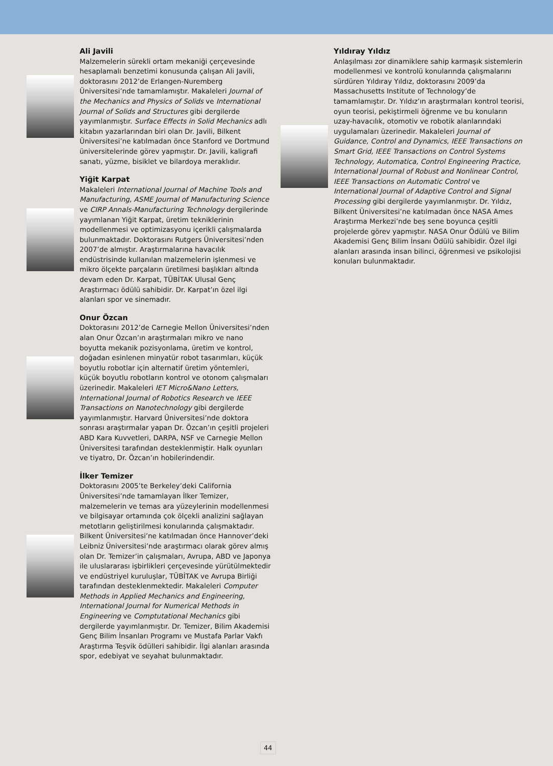Ali Javili
Malzemelerin sürekli ortam mekaniği çerçevesinde hesaplamalı benzetimi konusunda çalışan Ali Javili, doktorasını 2012’de Erlangen-Nuremberg Üniversitesi’nde tamamlamıştır. Makaleleri Journal of the Mechanics and Physics of Solids ve International Journal of Solids and Structures gibi dergilerde yayımlanmıştır. Surface Effects in Solid Mechanics adlı kitabın yazarlarından biri olan Dr. Javili, Bilkent Üniversitesi’ne katılmadan önce Stanford ve Dortmund üniversitelerinde görev yapmıştır. Dr. Javili, kaligrafi sanatı, yüzme, bisiklet ve bilardoya meraklıdır.
Yiğit Karpat
Makaleleri International Journal of Machine Tools and Manufacturing, ASME Journal of Manufacturing Science ve CIRP Annals-Manufacturing Technology dergilerinde yayımlanan Yiğit Karpat, üretim tekniklerinin modellenmesi ve optimizasyonu içerikli çalışmalarda bulunmaktadır. Doktorasını Rutgers Üniversitesi’nden 2007’de almıştır. Araştırmalarına havacılık endüstrisinde kullanılan malzemelerin işlenmesi ve mikro ölçekte parçaların üretilmesi başlıkları altında devam eden Dr. Karpat, TÜBİTAK Ulusal Genç Araştırmacı ödülü sahibidir. Dr. Karpat’ın özel ilgi alanları spor ve sinemadır.
Onur Özcan
Doktorasını 2012’de Carnegie Mellon Üniversitesi’nden alan Onur Özcan’ın araştırmaları mikro ve nano boyutta mekanik pozisyonlama, üretim ve kontrol, doğadan esinlenen minyatür robot tasarımları, küçük boyutlu robotlar için alternatif üretim yöntemleri, küçük boyutlu robotların kontrol ve otonom çalışmaları üzerinedir. Makaleleri IET Micro&Nano Letters, International Journal of Robotics Research ve IEEE Transactions on Nanotechnology gibi dergilerde yayımlanmıştır. Harvard Üniversitesi’nde doktora sonrası araştırmalar yapan Dr. Özcan’ın çeşitli projeleri ABD Kara Kuvvetleri, DARPA, NSF ve Carnegie Mellon Üniversitesi tarafından desteklenmiştir. Halk oyunları ve tiyatro, Dr. Özcan’ın hobilerindendir.
İlker Temizer
Doktorasını 2005’te Berkeley’deki California Üniversitesi’nde tamamlayan İlker Temizer, malzemelerin ve temas ara yüzeylerinin modellenmesi ve bilgisayar ortamında çok ölçekli analizini sağlayan metotların geliştirilmesi konularında çalışmaktadır. Bilkent Üniversitesi’ne katılmadan önce Hannover’deki Leibniz Üniversitesi’nde araştırmacı olarak görev almış olan Dr. Temizer’in çalışmaları, Avrupa, ABD ve Japonya ile uluslararası işbirlikleri çerçevesinde yürütülmektedir ve endüstriyel kuruluşlar, TÜBİTAK ve Avrupa Birliği tarafından desteklenmektedir. Makaleleri Computer Methods in Applied Mechanics and Engineering, International Journal for Numerical Methods in Engineering ve Comptutational Mechanics gibi dergilerde yayımlanmıştır. Dr. Temizer, Bilim Akademisi Genç Bilim İnsanları Programı ve Mustafa Parlar Vakfı Araştırma Teşvik ödülleri sahibidir. İlgi alanları arasında spor, edebiyat ve seyahat bulunmaktadır.
Yıldıray Yıldız
Anlaşılması zor dinamiklere sahip karmaşık sistemlerin modellenmesi ve kontrolü konularında çalışmalarını sürdüren Yıldıray Yıldız, doktorasını 2009’da Massachusetts Institute of Technology’de tamamlamıştır. Dr. Yıldız’ın araştırmaları kontrol teorisi, oyun teorisi, pekiştirmeli öğrenme ve bu konuların uzay-havacılık, otomotiv ve robotik alanlarındaki uygulamaları üzerinedir. Makaleleri Journal of Guidance, Control and Dynamics, IEEE Transactions on Smart Grid, IEEE Transactions on Control Systems Technology, Automatica, Control Engineering Practice, International Journal of Robust and Nonlinear Control, IEEE Transactions on Automatic Control ve International Journal of Adaptive Control and Signal Processing gibi dergilerde yayımlanmıştır. Dr. Yıldız, Bilkent Üniversitesi’ne katılmadan önce NASA Ames Araştırma Merkezi’nde beş sene boyunca çeşitli projelerde görev yapmıştır. NASA Onur Ödülü ve Bilim Akademisi Genç Bilim İnsanı Ödülü sahibidir. Özel ilgi alanları arasında insan bilinci, öğrenmesi ve psikolojisi konuları bulunmaktadır.
44